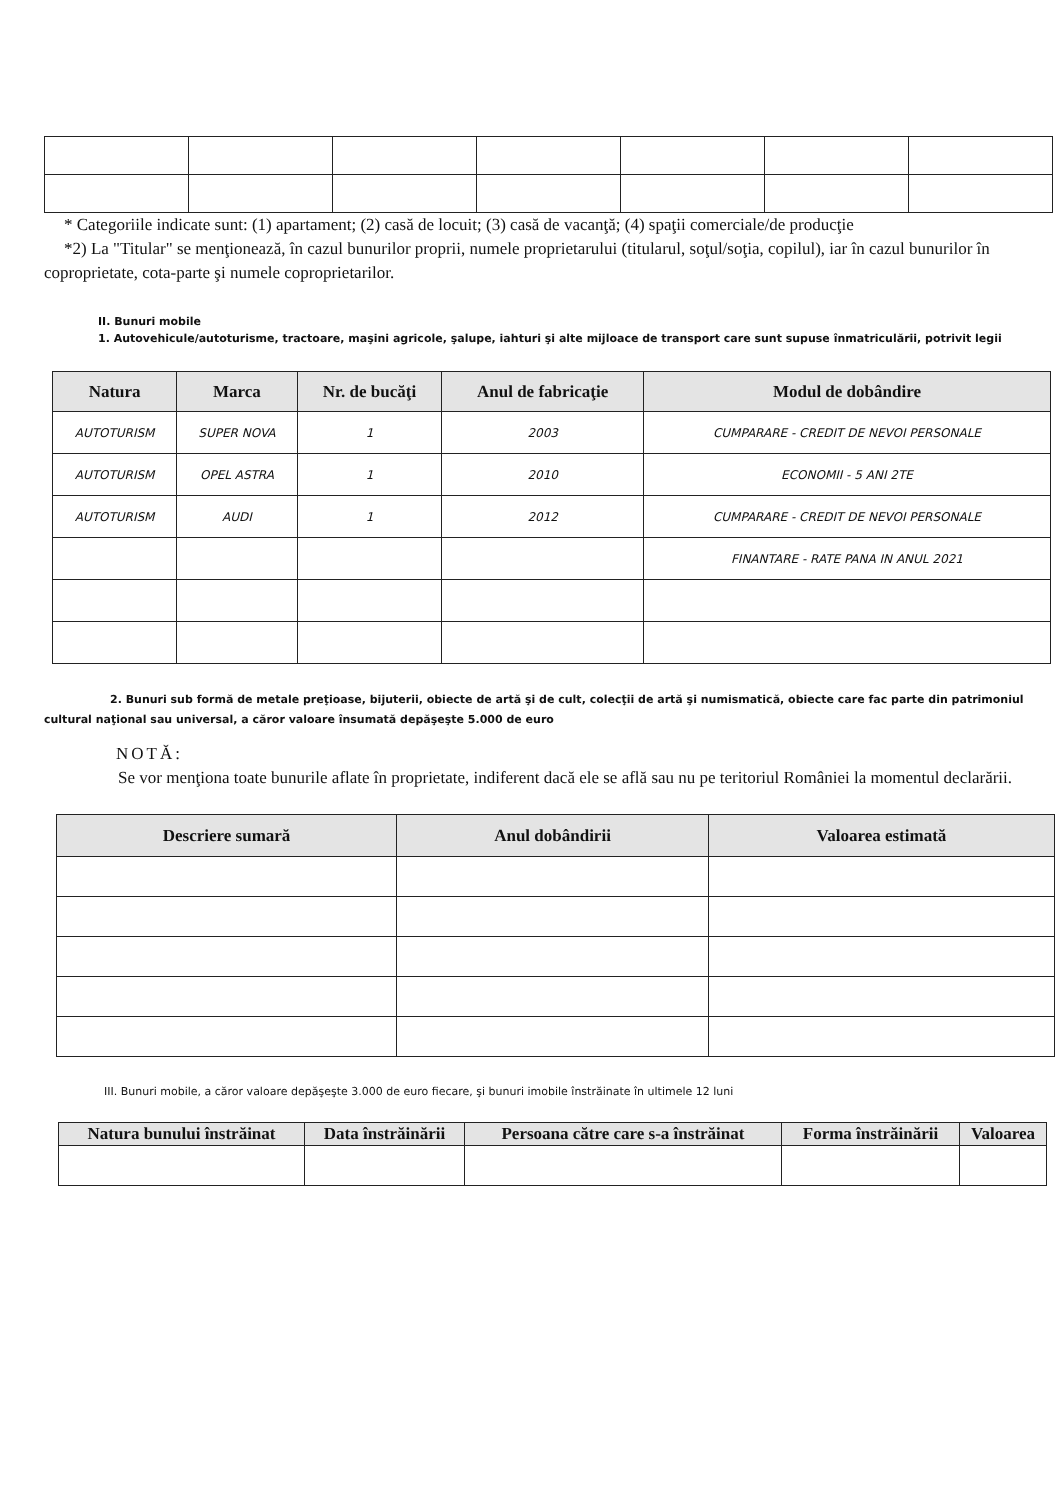* Categoriile indicate sunt: (1) apartament; (2) casă de locuit; (3) casă de vacanţă; (4) spaţii comerciale/de producţie
*2) La "Titular" se menţionează, în cazul bunurilor proprii, numele proprietarului (titularul, soţul/soţia, copilul), iar în cazul bunurilor în coproprietate, cota-parte şi numele coproprietarilor.
II. Bunuri mobile
1. Autovehicule/autoturisme, tractoare, maşini agricole, şalupe, iahturi şi alte mijloace de transport care sunt supuse înmatriculării, potrivit legii
| Natura | Marca | Nr. de bucăţi | Anul de fabricaţie | Modul de dobândire |
| --- | --- | --- | --- | --- |
| AUTOTURISM | SUPER NOVA | 1 | 2003 | CUMPARARE - CREDIT DE NEVOI PERSONALE |
| AUTOTURISM | OPEL ASTRA | 1 | 2010 | ECONOMII - 5 ANI 2TE |
| AUTOTURISM | AUDI | 1 | 2012 | CUMPARARE - CREDIT DE NEVOI PERSONALE |
| | | | | FINANTARE - RATE PANA IN ANUL 2021 |
2. Bunuri sub formă de metale preţioase, bijuterii, obiecte de artă şi de cult, colecţii de artă şi numismatică, obiecte care fac parte din patrimoniul cultural naţional sau universal, a căror valoare însumată depăşeşte 5.000 de euro
NOTĂ:
Se vor menţiona toate bunurile aflate în proprietate, indiferent dacă ele se află sau nu pe teritoriul României la momentul declarării.
| Descriere sumară | Anul dobândirii | Valoarea estimată |
| --- | --- | --- |
III. Bunuri mobile, a căror valoare depăşeşte 3.000 de euro fiecare, şi bunuri imobile înstrăinate în ultimele 12 luni
| Natura bunului înstrăinat | Data înstrăinării | Persoana către care s-a înstrăinat | Forma înstrăinării | Valoarea |
| --- | --- | --- | --- | --- |